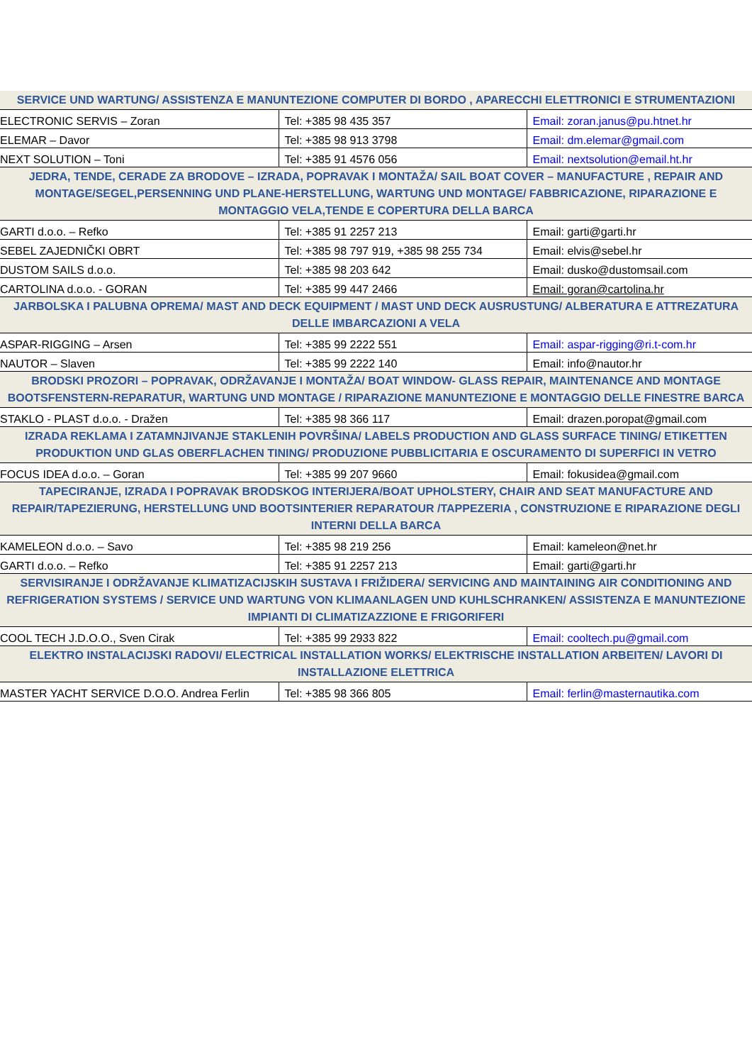| SERVICE UND WARTUNG/ ASSISTENZA E MANUNTEZIONE COMPUTER DI BORDO , APARECCHI ELETTRONICI E STRUMENTAZIONI | | |
| --- | --- | --- |
| ELECTRONIC SERVIS – Zoran | Tel: +385 98 435 357 | Email: zoran.janus@pu.htnet.hr |
| ELEMAR – Davor | Tel: +385 98 913 3798 | Email: dm.elemar@gmail.com |
| NEXT SOLUTION – Toni | Tel: +385 91 4576 056 | Email: nextsolution@email.ht.hr |
| JEDRA, TENDE, CERADE ZA BRODOVE – IZRADA, POPRAVAK I MONTAŽA/ SAIL BOAT COVER – MANUFACTURE , REPAIR AND MONTAGE/SEGEL,PERSENNING UND PLANE-HERSTELLUNG, WARTUNG UND MONTAGE/ FABBRICAZIONE, RIPARAZIONE E MONTAGGIO VELA,TENDE E COPERTURA DELLA BARCA | | |
| GARTI d.o.o. – Refko | Tel: +385 91 2257 213 | Email: garti@garti.hr |
| SEBEL ZAJEDNIČKI OBRT | Tel: +385 98 797 919, +385 98 255 734 | Email: elvis@sebel.hr |
| DUSTOM SAILS d.o.o. | Tel: +385 98 203 642 | Email: dusko@dustomsail.com |
| CARTOLINA d.o.o. - GORAN | Tel: +385 99 447 2466 | Email: goran@cartolina.hr |
| JARBOLSKA I PALUBNA OPREMA/ MAST AND DECK EQUIPMENT / MAST UND DECK AUSRUSTUNG/ ALBERATURA E ATTREZATURA DELLE IMBARCAZIONI A VELA | | |
| ASPAR-RIGGING – Arsen | Tel: +385 99 2222 551 | Email: aspar-rigging@ri.t-com.hr |
| NAUTOR – Slaven | Tel: +385 99 2222 140 | Email: info@nautor.hr |
| BRODSKI PROZORI – POPRAVAK, ODRŽAVANJE I MONTAŽA/ BOAT WINDOW- GLASS REPAIR, MAINTENANCE AND MONTAGE BOOTSFENSTERN-REPARATUR, WARTUNG UND MONTAGE / RIPARAZIONE MANUNTEZIONE E MONTAGGIO DELLE FINESTRE BARCA | | |
| STAKLO - PLAST d.o.o. - Dražen | Tel: +385 98 366 117 | Email: drazen.poropat@gmail.com |
| IZRADA REKLAMA I ZATAMNJIVANJE STAKLENIH POVRŠINA/ LABELS PRODUCTION AND GLASS SURFACE TINING/ ETIKETTEN PRODUKTION UND GLAS OBERFLACHEN TINING/ PRODUZIONE PUBBLICITARIA E OSCURAMENTO DI SUPERFICI IN VETRO | | |
| FOCUS IDEA d.o.o. – Goran | Tel: +385 99 207 9660 | Email: fokusidea@gmail.com |
| TAPECIRANJE, IZRADA I POPRAVAK BRODSKOG INTERIJERA/BOAT UPHOLSTERY, CHAIR AND SEAT MANUFACTURE AND REPAIR/TAPEZIERUNG, HERSTELLUNG UND BOOTSINTERIER REPARATOUR /TAPPEZERIA , CONSTRUZIONE E RIPARAZIONE DEGLI INTERNI DELLA BARCA | | |
| KAMELEON d.o.o. – Savo | Tel: +385 98 219 256 | Email: kameleon@net.hr |
| GARTI d.o.o. – Refko | Tel: +385 91 2257 213 | Email: garti@garti.hr |
| SERVISIRANJE I ODRŽAVANJE KLIMATIZACIJSKIH SUSTAVA I FRIŽIDERA/ SERVICING AND MAINTAINING AIR CONDITIONING AND REFRIGERATION SYSTEMS / SERVICE UND WARTUNG VON KLIMAANLAGEN UND KUHLSCHRANKEN/ ASSISTENZA E MANUNTEZIONE IMPIANTI DI CLIMATIZAZZIONE E FRIGORIFERI | | |
| COOL TECH J.D.O.O., Sven Cirak | Tel: +385 99 2933 822 | Email: cooltech.pu@gmail.com |
| ELEKTRO INSTALACIJSKI RADOVI/ ELECTRICAL INSTALLATION WORKS/ ELEKTRISCHE INSTALLATION ARBEITEN/ LAVORI DI INSTALLAZIONE ELETTRICA | | |
| MASTER YACHT SERVICE D.O.O. Andrea Ferlin | Tel: +385 98 366 805 | Email: ferlin@masternautika.com |